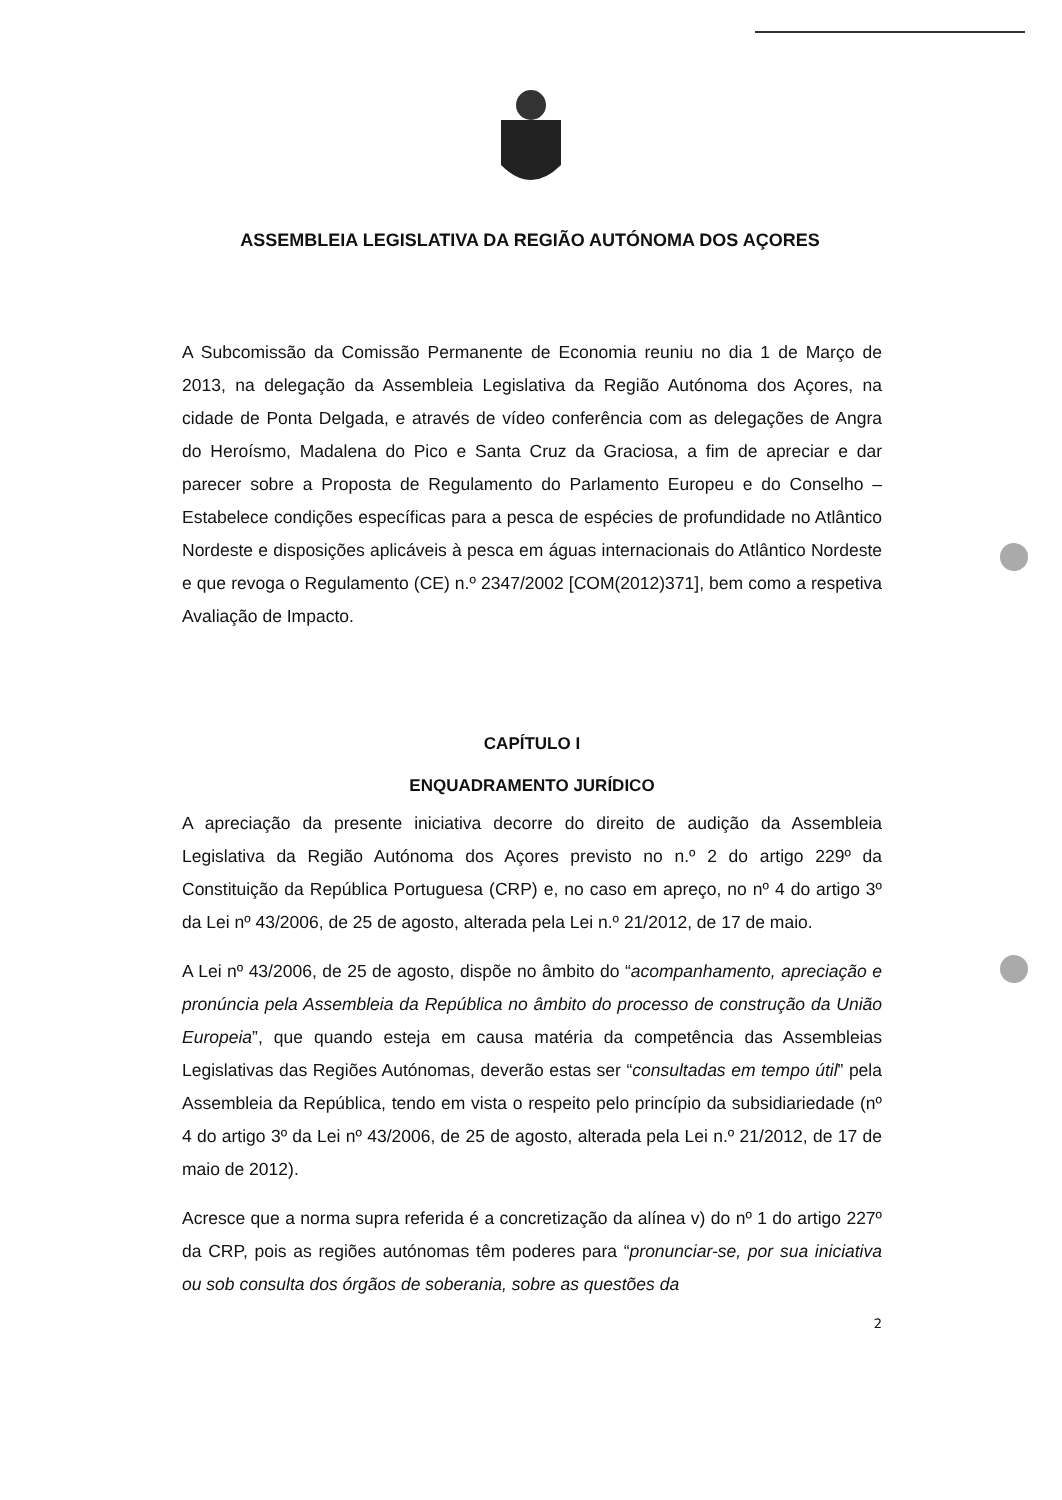ASSEMBLEIA LEGISLATIVA DA REGIÃO AUTÓNOMA DOS AÇORES
A Subcomissão da Comissão Permanente de Economia reuniu no dia 1 de Março de 2013, na delegação da Assembleia Legislativa da Região Autónoma dos Açores, na cidade de Ponta Delgada, e através de vídeo conferência com as delegações de Angra do Heroísmo, Madalena do Pico e Santa Cruz da Graciosa, a fim de apreciar e dar parecer sobre a Proposta de Regulamento do Parlamento Europeu e do Conselho – Estabelece condições específicas para a pesca de espécies de profundidade no Atlântico Nordeste e disposições aplicáveis à pesca em águas internacionais do Atlântico Nordeste e que revoga o Regulamento (CE) n.º 2347/2002 [COM(2012)371], bem como a respetiva Avaliação de Impacto.
CAPÍTULO I
ENQUADRAMENTO JURÍDICO
A apreciação da presente iniciativa decorre do direito de audição da Assembleia Legislativa da Região Autónoma dos Açores previsto no n.º 2 do artigo 229º da Constituição da República Portuguesa (CRP) e, no caso em apreço, no nº 4 do artigo 3º da Lei nº 43/2006, de 25 de agosto, alterada pela Lei n.º 21/2012, de 17 de maio.
A Lei nº 43/2006, de 25 de agosto, dispõe no âmbito do “acompanhamento, apreciação e pronúncia pela Assembleia da República no âmbito do processo de construção da União Europeia”, que quando esteja em causa matéria da competência das Assembleias Legislativas das Regiões Autónomas, deverão estas ser “consultadas em tempo útil” pela Assembleia da República, tendo em vista o respeito pelo princípio da subsidiariedade (nº 4 do artigo 3º da Lei nº 43/2006, de 25 de agosto, alterada pela Lei n.º 21/2012, de 17 de maio de 2012).
Acresce que a norma supra referida é a concretização da alínea v) do nº 1 do artigo 227º da CRP, pois as regiões autónomas têm poderes para “pronunciar-se, por sua iniciativa ou sob consulta dos órgãos de soberania, sobre as questões da
2